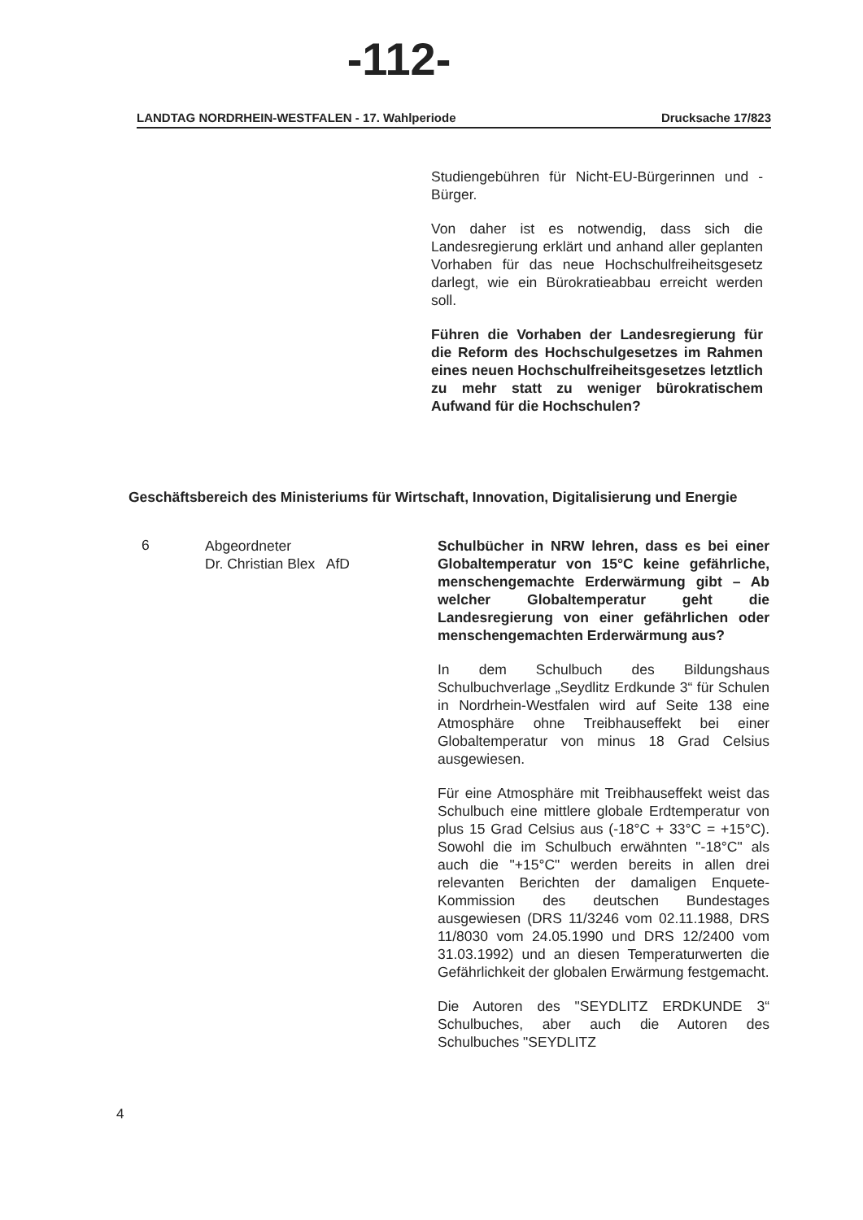-112-
LANDTAG NORDRHEIN-WESTFALEN - 17. Wahlperiode Drucksache 17/823
Studiengebühren für Nicht-EU-Bürgerinnen und -Bürger.
Von daher ist es notwendig, dass sich die Landesregierung erklärt und anhand aller geplanten Vorhaben für das neue Hochschulfreiheitsgesetz darlegt, wie ein Bürokratieabbau erreicht werden soll.
Führen die Vorhaben der Landesregierung für die Reform des Hochschulgesetzes im Rahmen eines neuen Hochschulfreiheitsgesetzes letztlich zu mehr statt zu weniger bürokratischem Aufwand für die Hochschulen?
Geschäftsbereich des Ministeriums für Wirtschaft, Innovation, Digitalisierung und Energie
6
Abgeordneter
Dr. Christian Blex AfD
Schulbücher in NRW lehren, dass es bei einer Globaltemperatur von 15°C keine gefährliche, menschengemachte Erderwärmung gibt – Ab welcher Globaltemperatur geht die Landesregierung von einer gefährlichen oder menschengemachten Erderwärmung aus?
In dem Schulbuch des Bildungshaus Schulbuchverlage „Seydlitz Erdkunde 3“ für Schulen in Nordrhein-Westfalen wird auf Seite 138 eine Atmosphäre ohne Treibhauseffekt bei einer Globaltemperatur von minus 18 Grad Celsius ausgewiesen.
Für eine Atmosphäre mit Treibhauseffekt weist das Schulbuch eine mittlere globale Erdtemperatur von plus 15 Grad Celsius aus (-18°C + 33°C = +15°C). Sowohl die im Schulbuch erwähnten "-18°C" als auch die "+15°C" werden bereits in allen drei relevanten Berichten der damaligen Enquete-Kommission des deutschen Bundestages ausgewiesen (DRS 11/3246 vom 02.11.1988, DRS 11/8030 vom 24.05.1990 und DRS 12/2400 vom 31.03.1992) und an diesen Temperaturwerten die Gefährlichkeit der globalen Erwärmung festgemacht.
Die Autoren des "SEYDLITZ ERDKUNDE 3“ Schulbuches, aber auch die Autoren des Schulbuches "SEYDLITZ
4